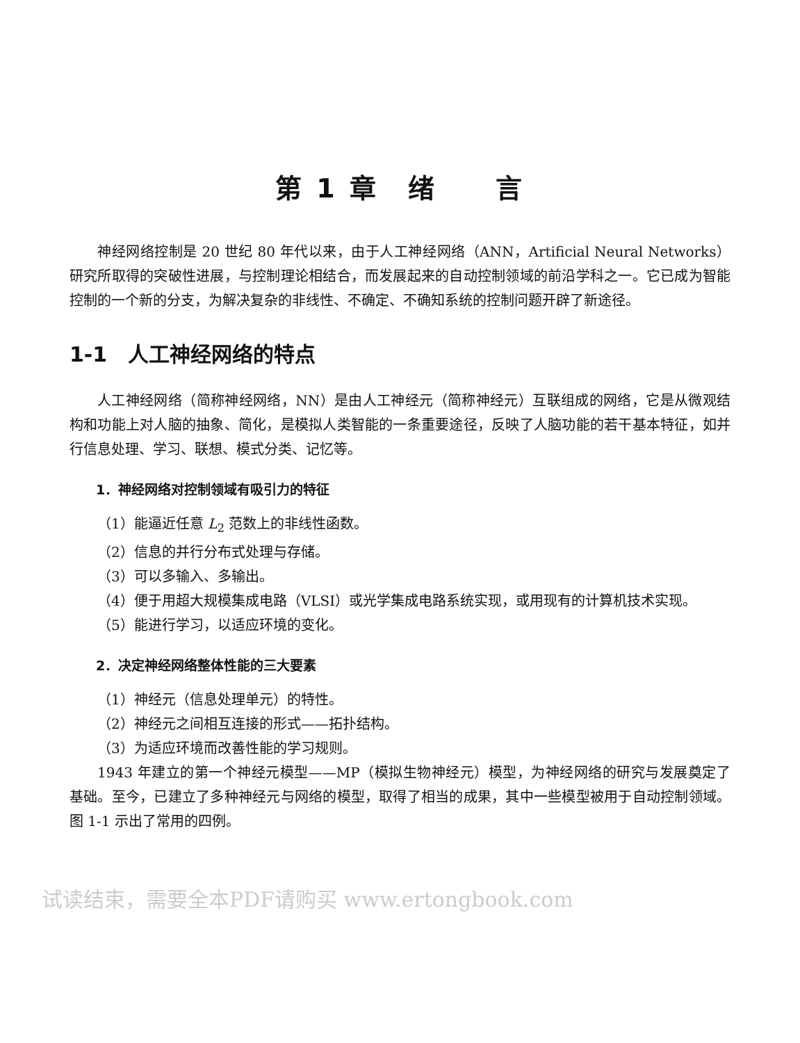第 1 章　绪　　言
神经网络控制是 20 世纪 80 年代以来，由于人工神经网络（ANN，Artificial Neural Networks）研究所取得的突破性进展，与控制理论相结合，而发展起来的自动控制领域的前沿学科之一。它已成为智能控制的一个新的分支，为解决复杂的非线性、不确定、不确知系统的控制问题开辟了新途径。
1-1　人工神经网络的特点
人工神经网络（简称神经网络，NN）是由人工神经元（简称神经元）互联组成的网络，它是从微观结构和功能上对人脑的抽象、简化，是模拟人类智能的一条重要途径，反映了人脑功能的若干基本特征，如并行信息处理、学习、联想、模式分类、记忆等。
1．神经网络对控制领域有吸引力的特征
（1）能逼近任意 L<sub>2</sub> 范数上的非线性函数。
（2）信息的并行分布式处理与存储。
（3）可以多输入、多输出。
（4）便于用超大规模集成电路（VLSI）或光学集成电路系统实现，或用现有的计算机技术实现。
（5）能进行学习，以适应环境的变化。
2．决定神经网络整体性能的三大要素
（1）神经元（信息处理单元）的特性。
（2）神经元之间相互连接的形式——拓扑结构。
（3）为适应环境而改善性能的学习规则。
1943 年建立的第一个神经元模型——MP（模拟生物神经元）模型，为神经网络的研究与发展奠定了基础。至今，已建立了多种神经元与网络的模型，取得了相当的成果，其中一些模型被用于自动控制领域。图 1-1 示出了常用的四例。
试读结束，需要全本PDF请购买 www.ertongbook.com